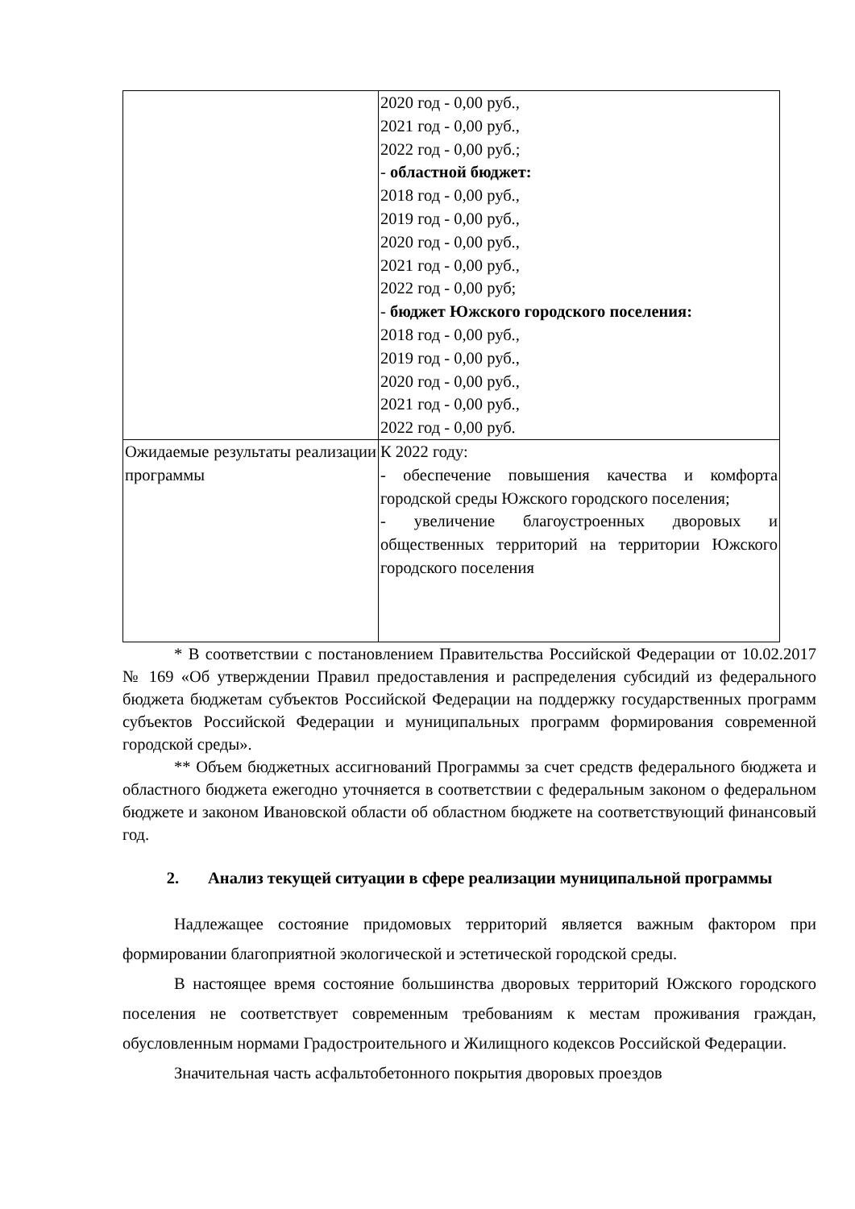| | 2020 год - 0,00 руб., 2021 год - 0,00 руб., 2022 год - 0,00 руб.; - областной бюджет: 2018 год - 0,00 руб., 2019 год - 0,00 руб., 2020 год - 0,00 руб., 2021 год - 0,00 руб., 2022 год - 0,00 руб; - бюджет Южского городского поселения: 2018 год - 0,00 руб., 2019 год - 0,00 руб., 2020 год - 0,00 руб., 2021 год - 0,00 руб., 2022 год - 0,00 руб. |
| Ожидаемые результаты реализации программы | К 2022 году: - обеспечение повышения качества и комфорта городской среды Южского городского поселения; - увеличение благоустроенных дворовых и общественных территорий на территории Южского городского поселения |
* В соответствии с постановлением Правительства Российской Федерации от 10.02.2017 № 169 «Об утверждении Правил предоставления и распределения субсидий из федерального бюджета бюджетам субъектов Российской Федерации на поддержку государственных программ субъектов Российской Федерации и муниципальных программ формирования современной городской среды».
** Объем бюджетных ассигнований Программы за счет средств федерального бюджета и областного бюджета ежегодно уточняется в соответствии с федеральным законом о федеральном бюджете и законом Ивановской области об областном бюджете на соответствующий финансовый год.
2. Анализ текущей ситуации в сфере реализации муниципальной программы
Надлежащее состояние придомовых территорий является важным фактором при формировании благоприятной экологической и эстетической городской среды.
В настоящее время состояние большинства дворовых территорий Южского городского поселения не соответствует современным требованиям к местам проживания граждан, обусловленным нормами Градостроительного и Жилищного кодексов Российской Федерации.
Значительная часть асфальтобетонного покрытия дворовых проездов